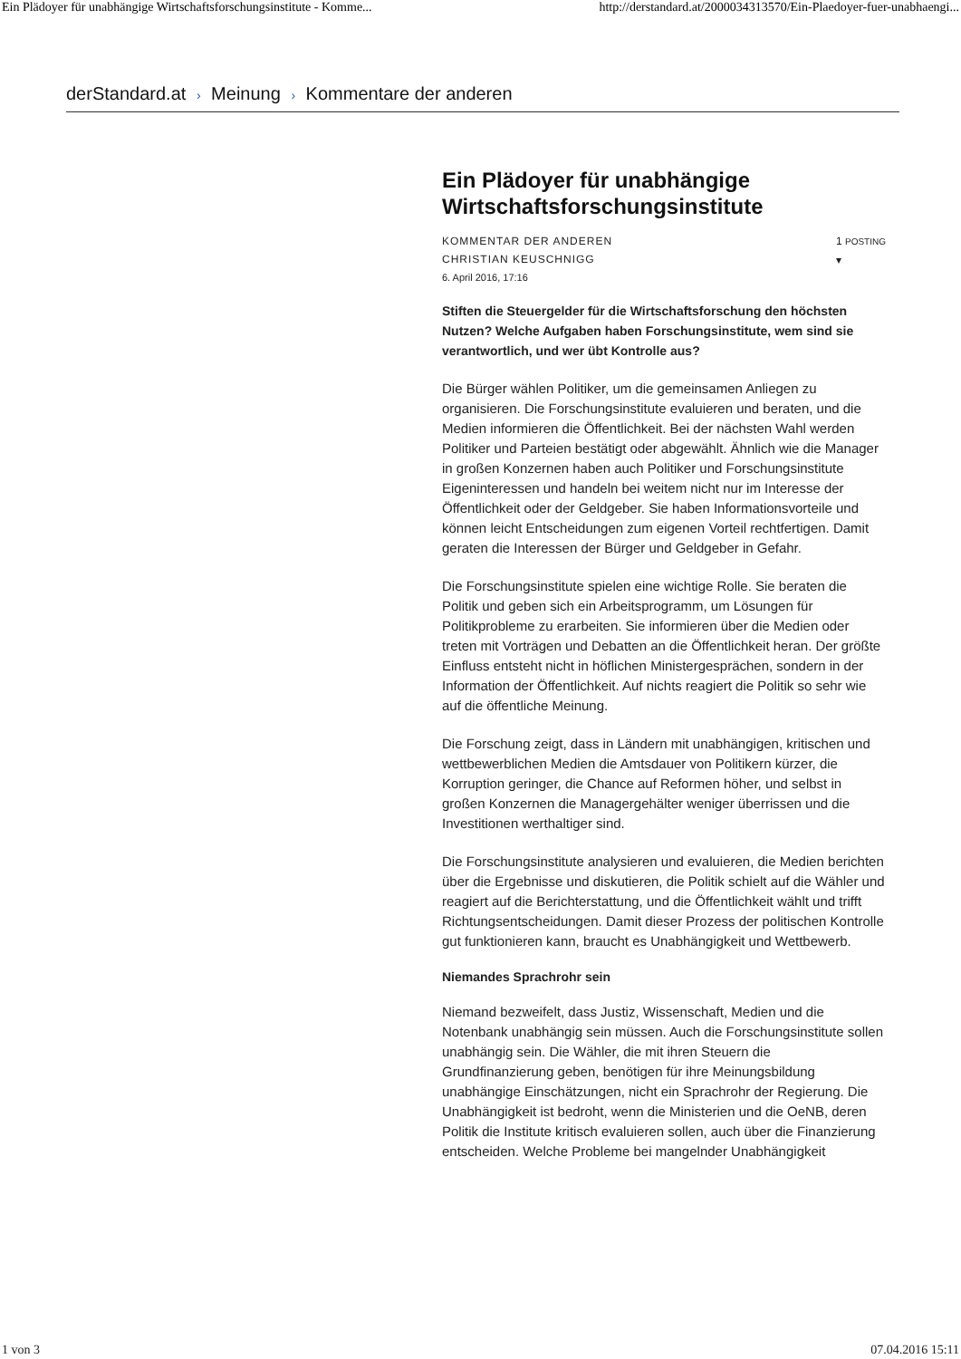Ein Plädoyer für unabhängige Wirtschaftsforschungsinstitute - Komme... http://derstandard.at/2000034313570/Ein-Plaedoyer-fuer-unabhaengi...
derStandard.at › Meinung › Kommentare der anderen
Ein Plädoyer für unabhängige Wirtschaftsforschungsinstitute
KOMMENTAR DER ANDEREN
CHRISTIAN KEUSCHNIGG
6. April 2016, 17:16
1 POSTING
▾
Stiften die Steuergelder für die Wirtschaftsforschung den höchsten Nutzen? Welche Aufgaben haben Forschungsinstitute, wem sind sie verantwortlich, und wer übt Kontrolle aus?
Die Bürger wählen Politiker, um die gemeinsamen Anliegen zu organisieren. Die Forschungsinstitute evaluieren und beraten, und die Medien informieren die Öffentlichkeit. Bei der nächsten Wahl werden Politiker und Parteien bestätigt oder abgewählt. Ähnlich wie die Manager in großen Konzernen haben auch Politiker und Forschungsinstitute Eigeninteressen und handeln bei weitem nicht nur im Interesse der Öffentlichkeit oder der Geldgeber. Sie haben Informationsvorteile und können leicht Entscheidungen zum eigenen Vorteil rechtfertigen. Damit geraten die Interessen der Bürger und Geldgeber in Gefahr.
Die Forschungsinstitute spielen eine wichtige Rolle. Sie beraten die Politik und geben sich ein Arbeitsprogramm, um Lösungen für Politikprobleme zu erarbeiten. Sie informieren über die Medien oder treten mit Vorträgen und Debatten an die Öffentlichkeit heran. Der größte Einfluss entsteht nicht in höflichen Ministergesprächen, sondern in der Information der Öffentlichkeit. Auf nichts reagiert die Politik so sehr wie auf die öffentliche Meinung.
Die Forschung zeigt, dass in Ländern mit unabhängigen, kritischen und wettbewerblichen Medien die Amtsdauer von Politikern kürzer, die Korruption geringer, die Chance auf Reformen höher, und selbst in großen Konzernen die Managergehälter weniger überrissen und die Investitionen werthaltiger sind.
Die Forschungsinstitute analysieren und evaluieren, die Medien berichten über die Ergebnisse und diskutieren, die Politik schielt auf die Wähler und reagiert auf die Berichterstattung, und die Öffentlichkeit wählt und trifft Richtungsentscheidungen. Damit dieser Prozess der politischen Kontrolle gut funktionieren kann, braucht es Unabhängigkeit und Wettbewerb.
Niemandes Sprachrohr sein
Niemand bezweifelt, dass Justiz, Wissenschaft, Medien und die Notenbank unabhängig sein müssen. Auch die Forschungsinstitute sollen unabhängig sein. Die Wähler, die mit ihren Steuern die Grundfinanzierung geben, benötigen für ihre Meinungsbildung unabhängige Einschätzungen, nicht ein Sprachrohr der Regierung. Die Unabhängigkeit ist bedroht, wenn die Ministerien und die OeNB, deren Politik die Institute kritisch evaluieren sollen, auch über die Finanzierung entscheiden. Welche Probleme bei mangelnder Unabhängigkeit
1 von 3 07.04.2016 15:11